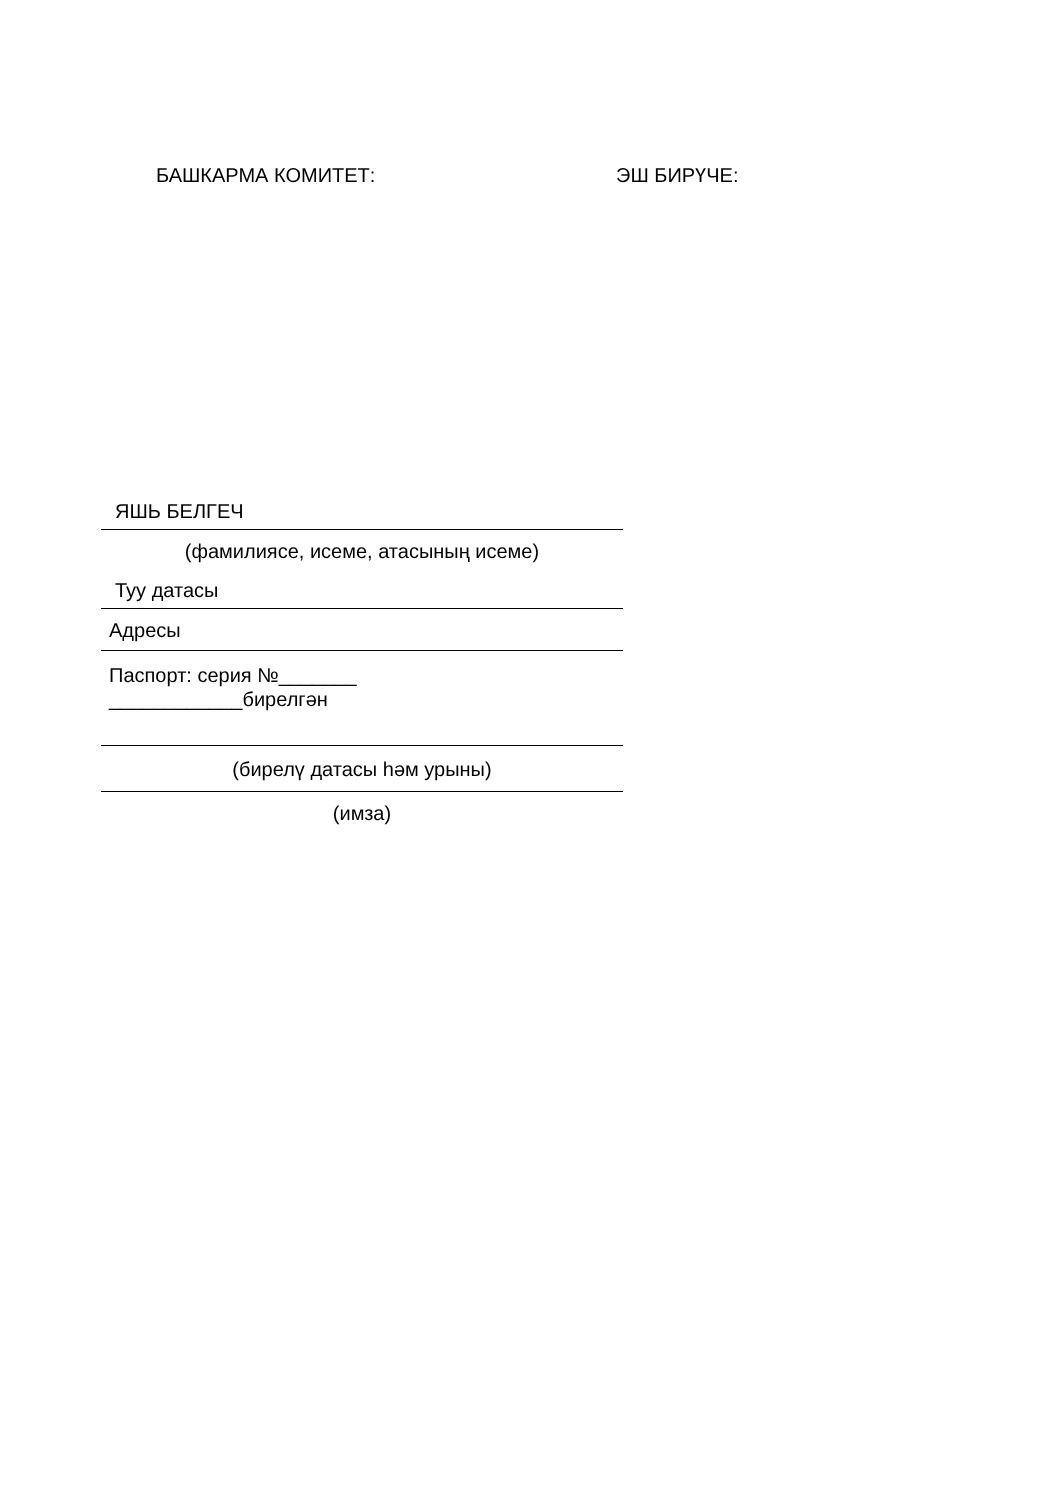БАШКАРМА КОМИТЕТ: ЭШ БИРҮЧЕ:
ЯШЬ БЕЛГЕЧ
(фамилиясе, исеме, атасының исеме)
Туу датасы
Адресы
Паспорт: серия №_______
____________бирелгән
(бирелү датасы һәм урыны)
(имза)